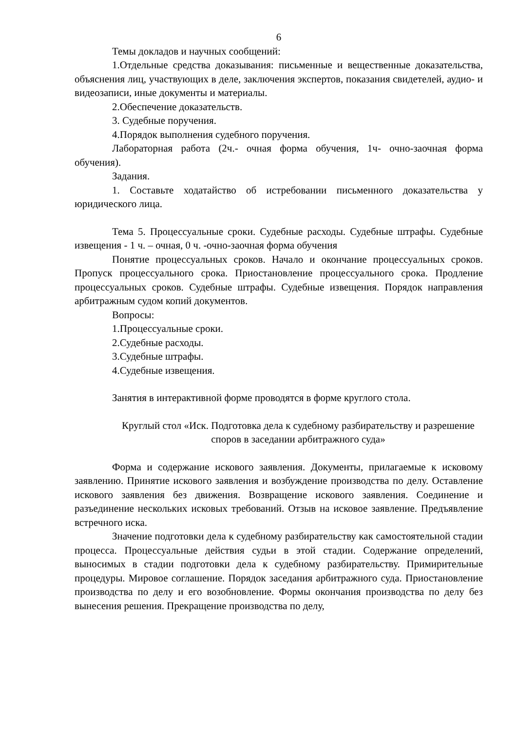6
Темы докладов и научных сообщений:
1.Отдельные средства доказывания: письменные и вещественные доказательства, объяснения лиц, участвующих в деле, заключения экспертов, показания свидетелей, аудио- и видеозаписи, иные документы и материалы.
2.Обеспечение доказательств.
3. Судебные поручения.
4.Порядок выполнения судебного поручения.
Лабораторная работа (2ч.- очная форма обучения, 1ч- очно-заочная форма обучения).
Задания.
1. Составьте ходатайство об истребовании письменного доказательства у юридического лица.
Тема 5. Процессуальные сроки. Судебные расходы. Судебные штрафы. Судебные извещения - 1 ч. – очная, 0 ч. -очно-заочная форма обучения
Понятие процессуальных сроков. Начало и окончание процессуальных сроков. Пропуск процессуального срока. Приостановление процессуального срока. Продление процессуальных сроков. Судебные штрафы. Судебные извещения. Порядок направления арбитражным судом копий документов.
Вопросы:
1.Процессуальные сроки.
2.Судебные расходы.
3.Судебные штрафы.
4.Судебные извещения.
Занятия в интерактивной форме проводятся в форме круглого стола.
Круглый стол «Иск. Подготовка дела к судебному разбирательству и разрешение споров в заседании арбитражного суда»
Форма и содержание искового заявления. Документы, прилагаемые к исковому заявлению. Принятие искового заявления и возбуждение производства по делу. Оставление искового заявления без движения. Возвращение искового заявления. Соединение и разъединение нескольких исковых требований. Отзыв на исковое заявление. Предъявление встречного иска.
Значение подготовки дела к судебному разбирательству как самостоятельной стадии процесса. Процессуальные действия судьи в этой стадии. Содержание определений, выносимых в стадии подготовки дела к судебному разбирательству. Примирительные процедуры. Мировое соглашение. Порядок заседания арбитражного суда. Приостановление производства по делу и его возобновление. Формы окончания производства по делу без вынесения решения. Прекращение производства по делу,